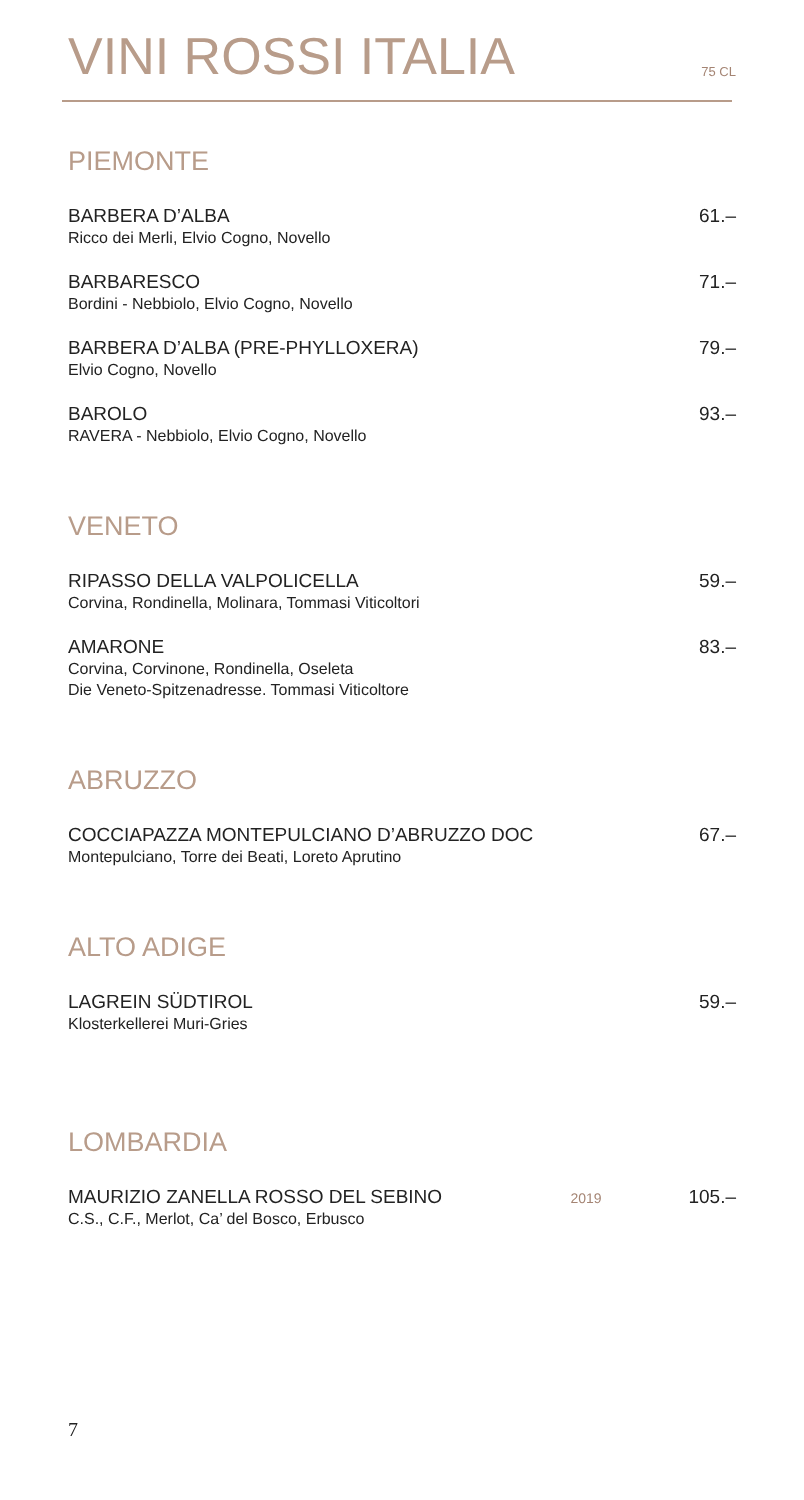VINI ROSSI ITALIA 75 CL
PIEMONTE
BARBERA D’ALBA
Ricco dei Merli, Elvio Cogno, Novello
61.–
BARBARESCO
Bordini - Nebbiolo, Elvio Cogno, Novello
71.–
BARBERA D’ALBA (PRE-PHYLLOXERA)
Elvio Cogno, Novello
79.–
BAROLO
RAVERA - Nebbiolo, Elvio Cogno, Novello
93.–
VENETO
RIPASSO DELLA VALPOLICELLA
Corvina, Rondinella, Molinara, Tommasi Viticoltori
59.–
AMARONE
Corvina, Corvinone, Rondinella, Oseleta
Die Veneto-Spitzenadresse. Tommasi Viticoltore
83.–
ABRUZZO
COCCIAPAZZA MONTEPULCIANO D’ABRUZZO DOC
Montepulciano, Torre dei Beati, Loreto Aprutino
67.–
ALTO ADIGE
LAGREIN SÜDTIROL
Klosterkellerei Muri-Gries
59.–
LOMBARDIA
MAURIZIO ZANELLA ROSSO DEL SEBINO
C.S., C.F., Merlot, Ca’ del Bosco, Erbusco
2019
105.–
7